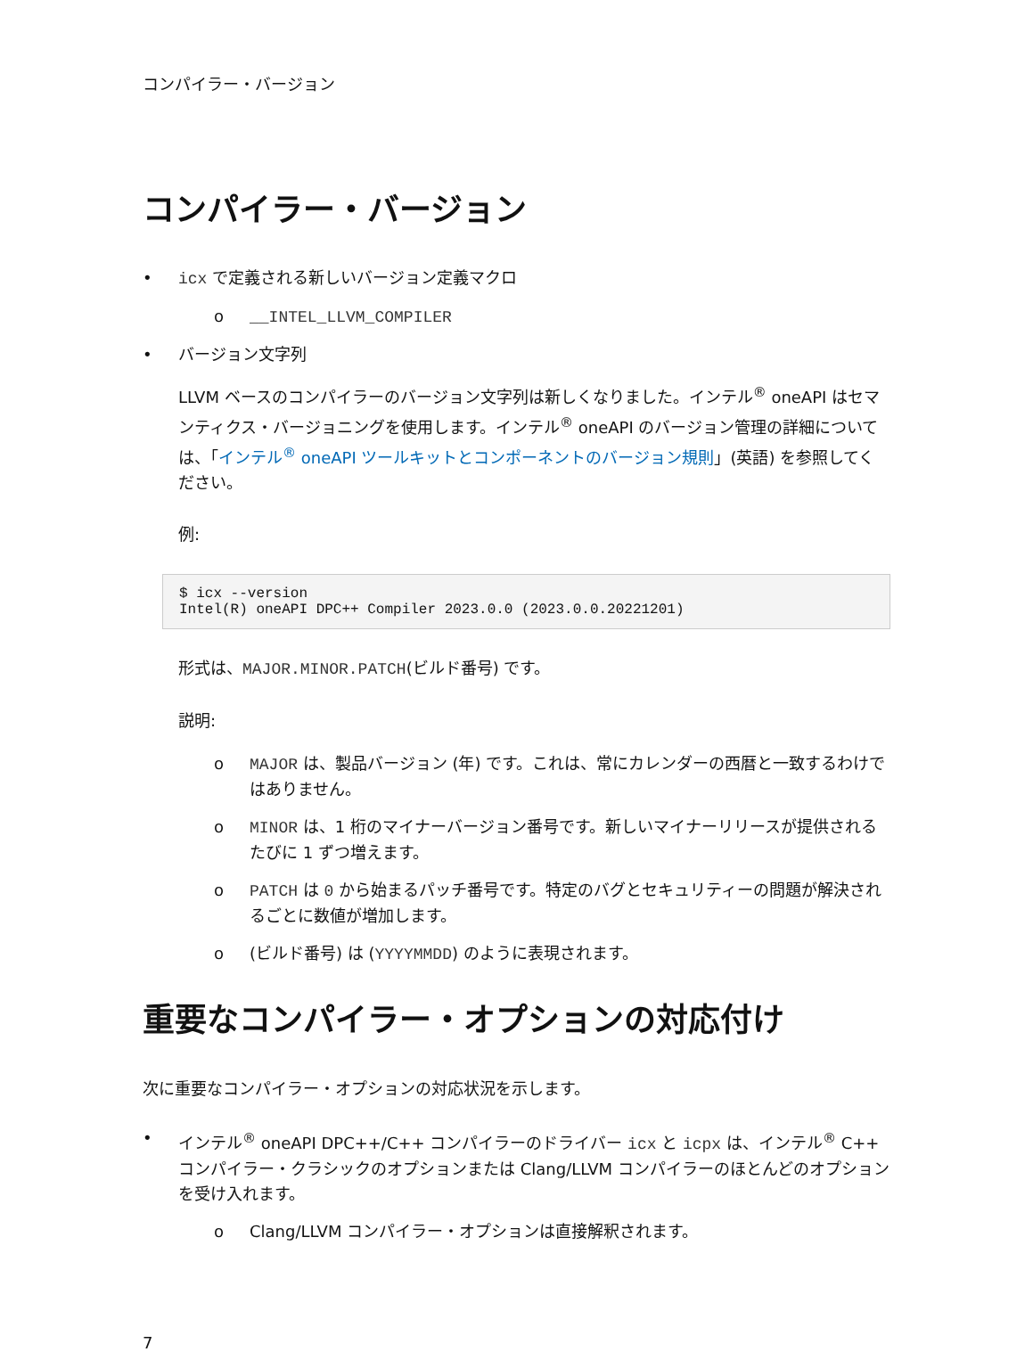コンパイラー・バージョン
コンパイラー・バージョン
• icx で定義される新しいバージョン定義マクロ
o __INTEL_LLVM_COMPILER
• バージョン文字列
LLVM ベースのコンパイラーのバージョン文字列は新しくなりました。インテル<sup>®</sup> oneAPI はセマンティクス・バージョニングを使用します。インテル<sup>®</sup> oneAPI のバージョン管理の詳細については、「インテル<sup>®</sup> oneAPI ツールキットとコンポーネントのバージョン規則」(英語) を参照してください。
例:
$ icx --version
Intel(R) oneAPI DPC++ Compiler 2023.0.0 (2023.0.0.20221201)
形式は、MAJOR.MINOR.PATCH(ビルド番号) です。
説明:
o MAJOR は、製品バージョン (年) です。これは、常にカレンダーの西暦と一致するわけではありません。
o MINOR は、1 桁のマイナーバージョン番号です。新しいマイナーリリースが提供されるたびに 1 ずつ増えます。
o PATCH は 0 から始まるパッチ番号です。特定のバグとセキュリティーの問題が解決されるごとに数値が増加します。
o (ビルド番号) は (YYYYMMDD) のように表現されます。
重要なコンパイラー・オプションの対応付け
次に重要なコンパイラー・オプションの対応状況を示します。
• インテル<sup>®</sup> oneAPI DPC++/C++ コンパイラーのドライバー icx と icpx は、インテル<sup>®</sup> C++ コンパイラー・クラシックのオプションまたは Clang/LLVM コンパイラーのほとんどのオプションを受け入れます。
o Clang/LLVM コンパイラー・オプションは直接解釈されます。
7